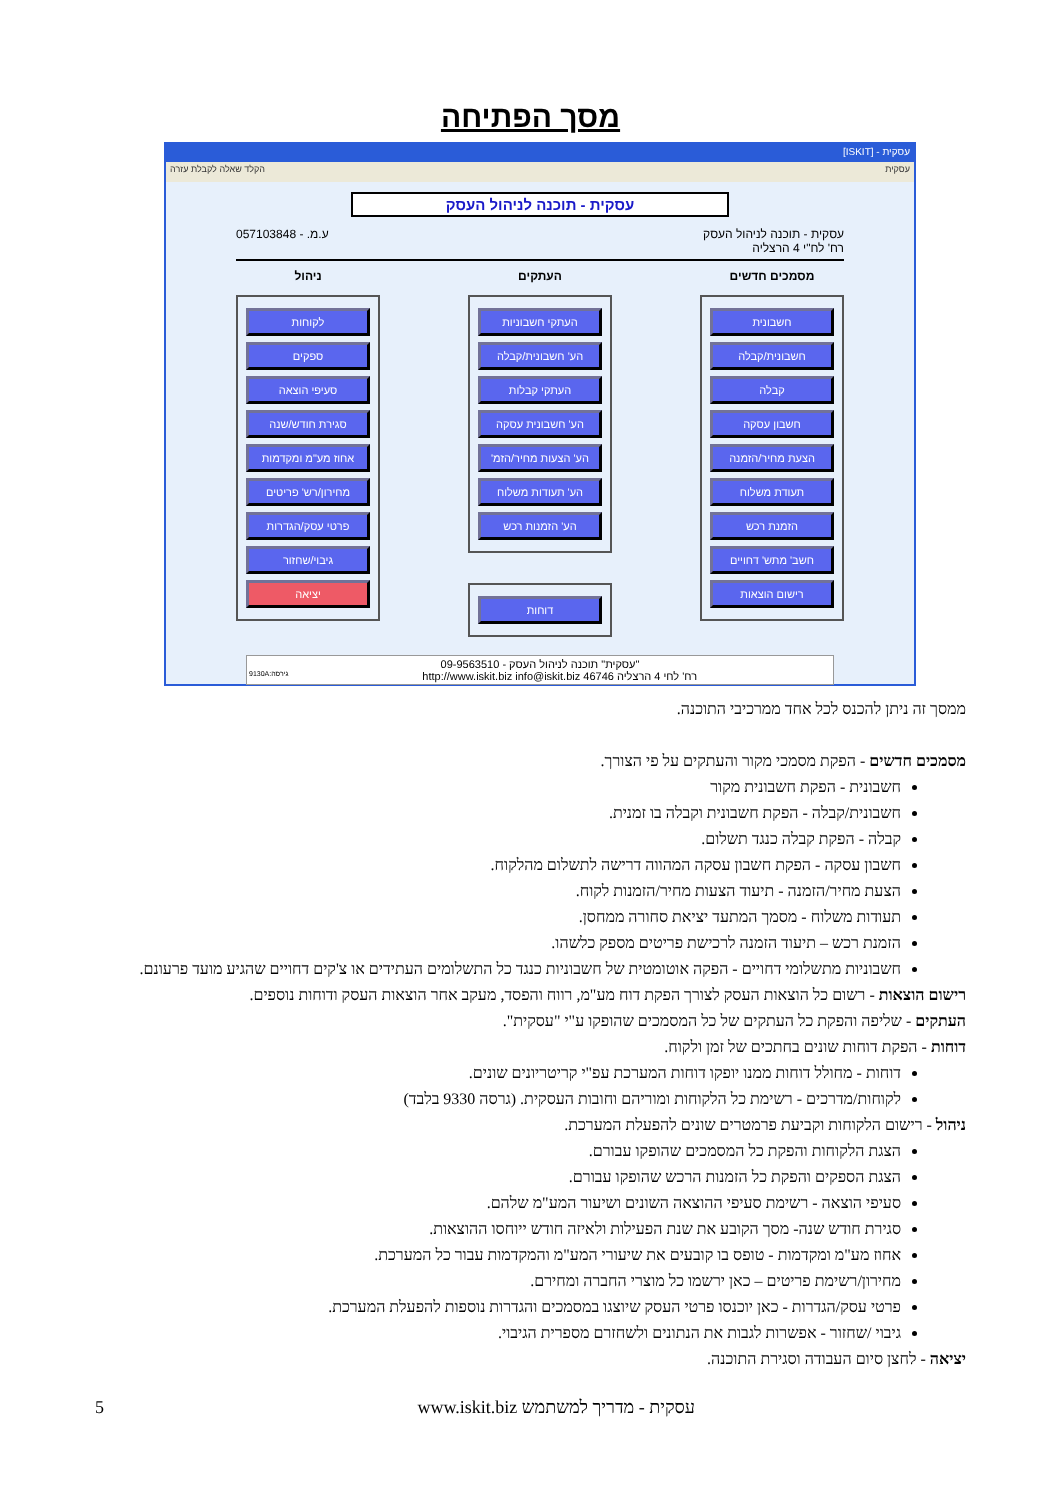מסך הפתיחה
עסקית - [ISKIT]
עסקית הקלד שאלה לקבלת עזרה
עסקית - תוכנה לניהול העסק
עסקית - תוכנה לניהול העסק
רח' לח"י 4 הרצליה
ע.מ. - 057103848
מסמכים חדשים
חשבונית
חשבונית/קבלה
קבלה
חשבון עסקה
הצעת מחיר/הזמנה
תעודת משלוח
הזמנת רכש
חשב' מתש' דחויים
רישום הוצאות
העתקים
העתקי חשבוניות
הע' חשבונית/קבלה
העתקי קבלות
הע' חשבונית עסקה
הע' הצעות מחיר/הזמ'
הע' תעודות משלוח
הע' הזמנות רכש
דוחות
ניהול
לקוחות
ספקים
סעיפי הוצאה
סגירת חודש/שנה
אחוז מע"מ ומקדמות
מחירון/רש' פריטים
פרטי עסק/הגדרות
גיבוי/שחזור
יציאה
"עסקית" תוכנה לניהול העסק - 09-9563510
רח' לחי 4 הרצליה 46746 http://www.iskit.biz info@iskit.biz גירסה:9130A
ממסך זה ניתן להכנס לכל אחד ממרכיבי התוכנה.
מסמכים חדשים - הפקת מסמכי מקור והעתקים על פי הצורך.
חשבונית - הפקת חשבונית מקור
חשבונית/קבלה - הפקת חשבונית וקבלה בו זמנית.
קבלה - הפקת קבלה כנגד תשלום.
חשבון עסקה - הפקת חשבון עסקה המהווה דרישה לתשלום מהלקוח.
הצעת מחיר/הזמנה - תיעוד הצעות מחיר/הזמנות לקוח.
תעודות משלוח - מסמך המתעד יציאת סחורה ממחסן.
הזמנת רכש – תיעוד הזמנה לרכישת פריטים מספק כלשהו.
חשבוניות מתשלומי דחויים - הפקה אוטומטית של חשבוניות כנגד כל התשלומים העתידים או צ'קים דחויים שהגיע מועד פרעונם.
רישום הוצאות - רשום כל הוצאות העסק לצורך הפקת דוח מע"מ, רווח והפסד, מעקב אחר הוצאות העסק ודוחות נוספים.
העתקים - שליפה והפקת כל העתקים של כל המסמכים שהופקו ע"י "עסקית".
דוחות - הפקת דוחות שונים בחתכים של זמן ולקוח.
דוחות - מחולל דוחות ממנו יופקו דוחות המערכת עפ"י קריטריונים שונים.
לקוחות/מדרכים - רשימת כל הלקוחות ומוריהם וחובות העסקית. (גרסה 9330 בלבד)
ניהול - רישום הלקוחות וקביעת פרמטרים שונים להפעלת המערכת.
הצגת הלקוחות והפקת כל המסמכים שהופקו עבורם.
הצגת הספקים והפקת כל הזמנות הרכש שהופקו עבורם.
סעיפי הוצאה - רשימת סעיפי ההוצאה השונים ושיעור המע"מ שלהם.
סגירת חודש שנה- מסך הקובע את שנת הפעילות ולאיזה חודש ייוחסו ההוצאות.
אחוז מע"מ ומקדמות - טופס בו קובעים את שיעורי המע"מ והמקדמות עבור כל המערכת.
מחירון/רשימת פריטים – כאן ירשמו כל מוצרי החברה ומחירם.
פרטי עסק/הגדרות - כאן יוכנסו פרטי העסק שיוצגו במסמכים והגדרות נוספות להפעלת המערכת.
גיבוי /שחזור - אפשרות לגבות את הנתונים ולשחזרם מספרית הגיבוי.
יציאה - לחצן סיום העבודה וסגירת התוכנה.
5 עסקית - מדריך למשתמש www.iskit.biz